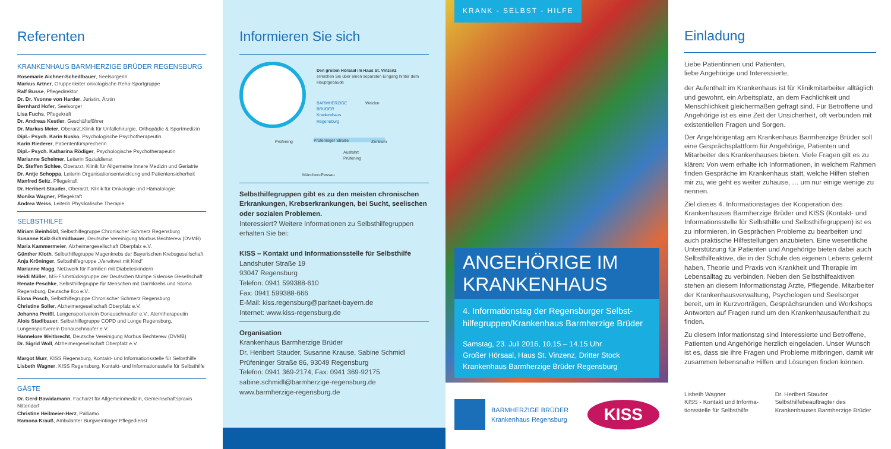Referenten
KRANKENHAUS BARMHERZIGE BRÜDER REGENSBURG
Rosemarie Aichner-Schedlbauer, Seelsorgerin
Markus Artner, Gruppenleiter onkologische Reha-Sportgruppe
Ralf Busse, Pflegedirektor
Dr. Dr. Yvonne von Harder, Juristin, Ärztin
Bernhard Hofer, Seelsorger
Lisa Fuchs, Pflegekraft
Dr. Andreas Kestler, Geschäftsführer
Dr. Markus Meier, Oberarzt,Klinik für Unfallchirurgie, Orthopädie & Sportmedizin
Dipl.- Psych. Karin Nusko, Psychologische Psychotherapeutin
Karin Riederer, Patientenfürsprecherin
Dipl.- Psych. Katharina Rödiger, Psychologische Psychotherapeutin
Marianne Scheimer, Leiterin Sozialdienst
Dr. Steffen Schlee, Oberarzt, Klinik für Allgemeine Innere Medizin und Geriatrie
Dr. Antje Schoppa, Leiterin Organisationsentwicklung und Patientensicherheit
Manfred Seitz, Pflegekraft
Dr. Heribert Stauder, Oberarzt, Klinik für Onkologie und Hämatologie
Monika Wagner, Pflegekraft
Andrea Weiss, Leiterin Physikalische Therapie
SELBSTHILFE
Miriam Beinhölzl, Selbsthilfegruppe Chronischer Schmerz Regensburg
Susanne Kalz-Schmidbauer, Deutsche Vereinigung Morbus Bechterew (DVMB)
Maria Kammermeier, Alzheimergesellschaft Oberpfalz e.V.
Günther Kloth, Selbsthilfegruppe Magenkrebs der Bayerischen Krebsgesellschaft
Anja Kröninger, Selbsthilfegruppe „Verwitwet mit Kind“
Marianne Magg, Netzwerk für Familien mit Diabeteskindern
Heidi Müller, MS-Frühstücksgruppe der Deutschen Multipe Sklerose Gesellschaft
Renate Peschke, Selbsthilfegruppe für Menschen mit Darmkrebs und Stoma Regensburg, Deutsche Ilco e.V.
Elona Posch, Selbsthilfegruppe Chronischer Schmerz Regensburg
Christine Soller, Alzheimergesellschaft Oberpfalz e.V.
Johanna Preißl, Lungensportverein Donauschnaufer e.V., Atemtherapeutin
Alois Stadlbauer, Selbsthilfegruppe COPD und Lunge Regensburg, Lungensportverein Donauschnaufer e.V.
Hannelore Weitbrecht, Deutsche Vereinigung Morbus Bechterew (DVMB)
Dr. Sigrid Woll, Alzheimergesellschaft Oberpfalz e.V.
Margot Murr, KISS Regensburg, Kontakt- und Informationsstelle für Selbsthilfe
Lisbeth Wagner, KISS Regensburg, Kontakt- und Informationsstelle für Selbsthilfe
GÄSTE
Dr. Gerd Bawidamann, Facharzt für Allgemeinmedizin, Gemeinschaftspraxis Nittendorf
Christine Heilmeier-Herz, Palliamo
Ramona Krauß, Ambulanter Burgweintinger Pflegedienst
Informieren Sie sich
Den großen Hörsaal im Haus St. Vinzenz
erreichen Sie über einen separaten Eingang hinter dem Hauptgebäude
BARMHERZIGE
BRÜDER
Krankenhaus
Regensburg
Weiden
Prüfening Prüfeninger Straße Zentrum
Ausfahrt
Prüfening
München-Passau
Selbsthilfegruppen gibt es zu den meisten chronischen Erkrankungen, Krebserkrankungen, bei Sucht, seelischen oder sozialen Problemen.
Interessiert? Weitere Informationen zu Selbsthilfegruppen erhalten Sie bei:
KISS – Kontakt und Informationsstelle für Selbsthilfe
Landshuter Straße 19
93047 Regensburg
Telefon: 0941 599388-610
Fax: 0941 599388-666
E-Mail: kiss.regensburg@paritaet-bayern.de
Internet: www.kiss-regensburg.de
Organisation
Krankenhaus Barmherzige Brüder
Dr. Heribert Stauder, Susanne Krause, Sabine Schmidl
Prüfeninger Straße 86, 93049 Regensburg
Telefon: 0941 369-2174, Fax: 0941 369-92175
sabine.schmidl@barmherzige-regensburg.de
www.barmherzige-regensburg.de
KRANK - SELBST - HILFE
ANGEHÖRIGE IM KRANKENHAUS
4. Informationstag der Regensburger Selbst­hilfegruppen/Krankenhaus Barmherzige Brüder
Samstag, 23. Juli 2016, 10.15 – 14.15 Uhr
Großer Hörsaal, Haus St. Vinzenz, Dritter Stock
Krankenhaus Barmherzige Brüder Regensburg
BARMHERZIGE BRÜDER
Krankenhaus Regensburg
KISS
Einladung
Liebe Patientinnen und Patienten,
liebe Angehörige und Interessierte,
der Aufenthalt im Krankenhaus ist für Klinikmitarbeiter alltäglich und gewohnt, ein Arbeitsplatz, an dem Fachlichkeit und Menschlichkeit gleichermaßen gefragt sind. Für Betroffene und Angehörige ist es eine Zeit der Unsicherheit, oft verbunden mit existentiellen Fragen und Sorgen.
Der Angehörigentag am Krankenhaus Barmherzige Brüder soll eine Gesprächsplattform für Angehörige, Patienten und Mitarbeiter des Krankenhauses bieten. Viele Fragen gilt es zu klären: Von wem erhalte ich Informationen, in welchem Rahmen finden Gespräche im Krankenhaus statt, welche Hilfen stehen mir zu, wie geht es weiter zuhause, … um nur einige wenige zu nennen.
Ziel dieses 4. Informationstages der Kooperation des Krankenhauses Barmherzige Brüder und KISS (Kontakt- und Informationsstelle für Selbsthilfe und Selbsthilfegruppen) ist es zu informieren, in Gesprächen Probleme zu bearbeiten und auch praktische Hilfestellungen anzubieten. Eine wesentliche Unterstützung für Patienten und Angehörige bieten dabei auch Selbsthilfeaktive, die in der Schule des eigenen Lebens gelernt haben, Theorie und Praxis von Krankheit und Therapie im Lebensalltag zu verbinden. Neben den Selbsthilfeaktiven stehen an diesem Informationstag Ärzte, Pflegende, Mitarbeiter der Krankenhausverwaltung, Psychologen und Seelsorger bereit, um in Kurzvorträgen, Gesprächsrunden und Workshops Antworten auf Fragen rund um den Krankenhausaufenthalt zu finden.
Zu diesem Informationstag sind Interessierte und Betroffene, Patienten und Angehörige herzlich eingeladen. Unser Wunsch ist es, dass sie ihre Fragen und Probleme mitbringen, damit wir zusammen lebensnahe Hilfen und Lösungen finden können.
Lisbeth Wagner
KISS - Kontakt und Informa­tionsstelle für Selbsthilfe
Dr. Heribert Stauder
Selbsthilfebeauftragter des Krankenhauses Barmherzige Brüder